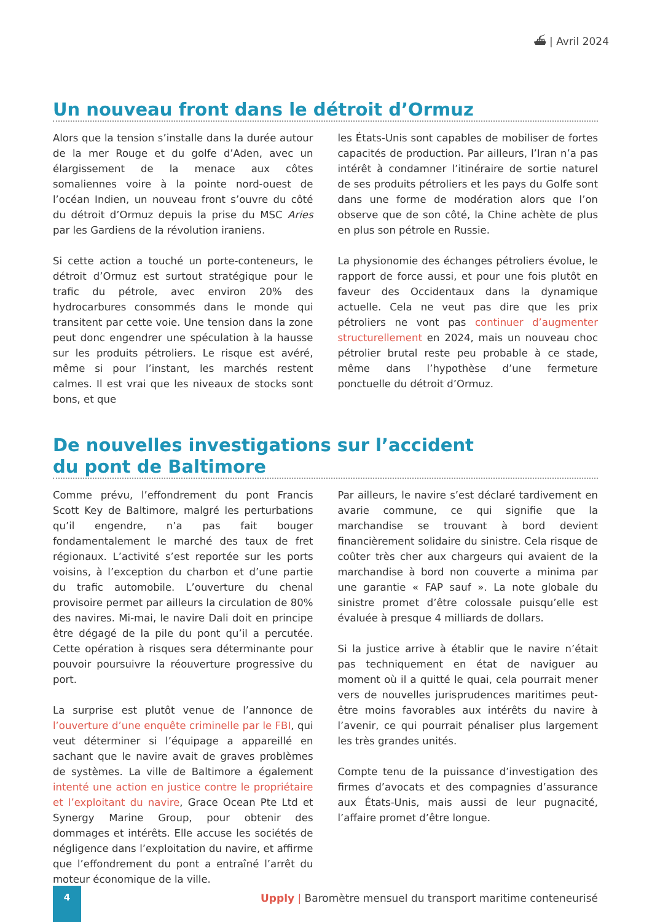⛴ | Avril 2024
Un nouveau front dans le détroit d’Ormuz
Alors que la tension s’installe dans la durée autour de la mer Rouge et du golfe d’Aden, avec un élargissement de la menace aux côtes somaliennes voire à la pointe nord-ouest de l’océan Indien, un nouveau front s’ouvre du côté du détroit d’Ormuz depuis la prise du MSC Aries par les Gardiens de la révolution iraniens.
Si cette action a touché un porte-conteneurs, le détroit d’Ormuz est surtout stratégique pour le trafic du pétrole, avec environ 20% des hydrocarbures consommés dans le monde qui transitent par cette voie. Une tension dans la zone peut donc engendrer une spéculation à la hausse sur les produits pétroliers. Le risque est avéré, même si pour l’instant, les marchés restent calmes. Il est vrai que les niveaux de stocks sont bons, et que
les États-Unis sont capables de mobiliser de fortes capacités de production. Par ailleurs, l’Iran n’a pas intérêt à condamner l’itinéraire de sortie naturel de ses produits pétroliers et les pays du Golfe sont dans une forme de modération alors que l’on observe que de son côté, la Chine achète de plus en plus son pétrole en Russie.
La physionomie des échanges pétroliers évolue, le rapport de force aussi, et pour une fois plutôt en faveur des Occidentaux dans la dynamique actuelle. Cela ne veut pas dire que les prix pétroliers ne vont pas continuer d’augmenter structurellement en 2024, mais un nouveau choc pétrolier brutal reste peu probable à ce stade, même dans l’hypothèse d’une fermeture ponctuelle du détroit d’Ormuz.
De nouvelles investigations sur l’accident
du pont de Baltimore
Comme prévu, l’effondrement du pont Francis Scott Key de Baltimore, malgré les perturbations qu’il engendre, n’a pas fait bouger fondamentalement le marché des taux de fret régionaux. L’activité s’est reportée sur les ports voisins, à l’exception du charbon et d’une partie du trafic automobile. L’ouverture du chenal provisoire permet par ailleurs la circulation de 80% des navires. Mi-mai, le navire Dali doit en principe être dégagé de la pile du pont qu’il a percutée. Cette opération à risques sera déterminante pour pouvoir poursuivre la réouverture progressive du port.
La surprise est plutôt venue de l’annonce de l’ouverture d’une enquête criminelle par le FBI, qui veut déterminer si l’équipage a appareillé en sachant que le navire avait de graves problèmes de systèmes. La ville de Baltimore a également intenté une action en justice contre le propriétaire et l’exploitant du navire, Grace Ocean Pte Ltd et Synergy Marine Group, pour obtenir des dommages et intérêts. Elle accuse les sociétés de négligence dans l’exploitation du navire, et affirme que l’effondrement du pont a entraîné l’arrêt du moteur économique de la ville.
Par ailleurs, le navire s’est déclaré tardivement en avarie commune, ce qui signifie que la marchandise se trouvant à bord devient financièrement solidaire du sinistre. Cela risque de coûter très cher aux chargeurs qui avaient de la marchandise à bord non couverte a minima par une garantie « FAP sauf ». La note globale du sinistre promet d’être colossale puisqu’elle est évaluée à presque 4 milliards de dollars.
Si la justice arrive à établir que le navire n’était pas techniquement en état de naviguer au moment où il a quitté le quai, cela pourrait mener vers de nouvelles jurisprudences maritimes peut-être moins favorables aux intérêts du navire à l’avenir, ce qui pourrait pénaliser plus largement les très grandes unités.
Compte tenu de la puissance d’investigation des firmes d’avocats et des compagnies d’assurance aux États-Unis, mais aussi de leur pugnacité, l’affaire promet d’être longue.
4
Upply | Baromètre mensuel du transport maritime conteneurisé